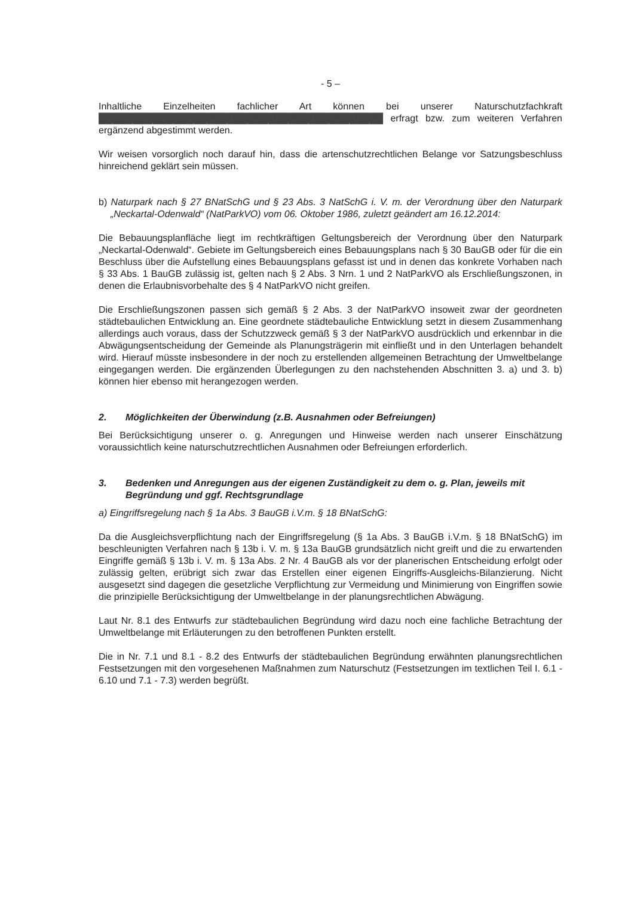- 5 –
Inhaltliche Einzelheiten fachlicher Art können bei unserer Naturschutzfachkraft ██████████████████████████████████████████ erfragt bzw. zum weiteren Verfahren ergänzend abgestimmt werden.
Wir weisen vorsorglich noch darauf hin, dass die artenschutzrechtlichen Belange vor Satzungsbeschluss hinreichend geklärt sein müssen.
b) Naturpark nach § 27 BNatSchG und § 23 Abs. 3 NatSchG i. V. m. der Verordnung über den Naturpark „Neckartal-Odenwald“ (NatParkVO) vom 06. Oktober 1986, zuletzt geändert am 16.12.2014:
Die Bebauungsplanfläche liegt im rechtkräftigen Geltungsbereich der Verordnung über den Naturpark „Neckartal-Odenwald“. Gebiete im Geltungsbereich eines Bebauungsplans nach § 30 BauGB oder für die ein Beschluss über die Aufstellung eines Bebauungsplans gefasst ist und in denen das konkrete Vorhaben nach § 33 Abs. 1 BauGB zulässig ist, gelten nach § 2 Abs. 3 Nrn. 1 und 2 NatParkVO als Erschließungszonen, in denen die Erlaubnisvorbehalte des § 4 NatParkVO nicht greifen.
Die Erschließungszonen passen sich gemäß § 2 Abs. 3 der NatParkVO insoweit zwar der geordneten städtebaulichen Entwicklung an. Eine geordnete städtebauliche Entwicklung setzt in diesem Zusammenhang allerdings auch voraus, dass der Schutzzweck gemäß § 3 der NatParkVO ausdrücklich und erkennbar in die Abwägungsentscheidung der Gemeinde als Planungsträgerin mit einfließt und in den Unterlagen behandelt wird. Hierauf müsste insbesondere in der noch zu erstellenden allgemeinen Betrachtung der Umweltbelange eingegangen werden. Die ergänzenden Überlegungen zu den nachstehenden Abschnitten 3. a) und 3. b) können hier ebenso mit herangezogen werden.
2. Möglichkeiten der Überwindung (z.B. Ausnahmen oder Befreiungen)
Bei Berücksichtigung unserer o. g. Anregungen und Hinweise werden nach unserer Einschätzung voraussichtlich keine naturschutzrechtlichen Ausnahmen oder Befreiungen erforderlich.
3. Bedenken und Anregungen aus der eigenen Zuständigkeit zu dem o. g. Plan, jeweils mit Begründung und ggf. Rechtsgrundlage
a) Eingriffsregelung nach § 1a Abs. 3 BauGB i.V.m. § 18 BNatSchG:
Da die Ausgleichsverpflichtung nach der Eingriffsregelung (§ 1a Abs. 3 BauGB i.V.m. § 18 BNatSchG) im beschleunigten Verfahren nach § 13b i. V. m. § 13a BauGB grundsätzlich nicht greift und die zu erwartenden Eingriffe gemäß § 13b i. V. m. § 13a Abs. 2 Nr. 4 BauGB als vor der planerischen Entscheidung erfolgt oder zulässig gelten, erübrigt sich zwar das Erstellen einer eigenen Eingriffs-Ausgleichs-Bilanzierung. Nicht ausgesetzt sind dagegen die gesetzliche Verpflichtung zur Vermeidung und Minimierung von Eingriffen sowie die prinzipielle Berücksichtigung der Umweltbelange in der planungsrechtlichen Abwägung.
Laut Nr. 8.1 des Entwurfs zur städtebaulichen Begründung wird dazu noch eine fachliche Betrachtung der Umweltbelange mit Erläuterungen zu den betroffenen Punkten erstellt.
Die in Nr. 7.1 und 8.1 - 8.2 des Entwurfs der städtebaulichen Begründung erwähnten planungsrechtlichen Festsetzungen mit den vorgesehenen Maßnahmen zum Naturschutz (Festsetzungen im textlichen Teil I. 6.1 - 6.10 und 7.1 - 7.3) werden begrüßt.